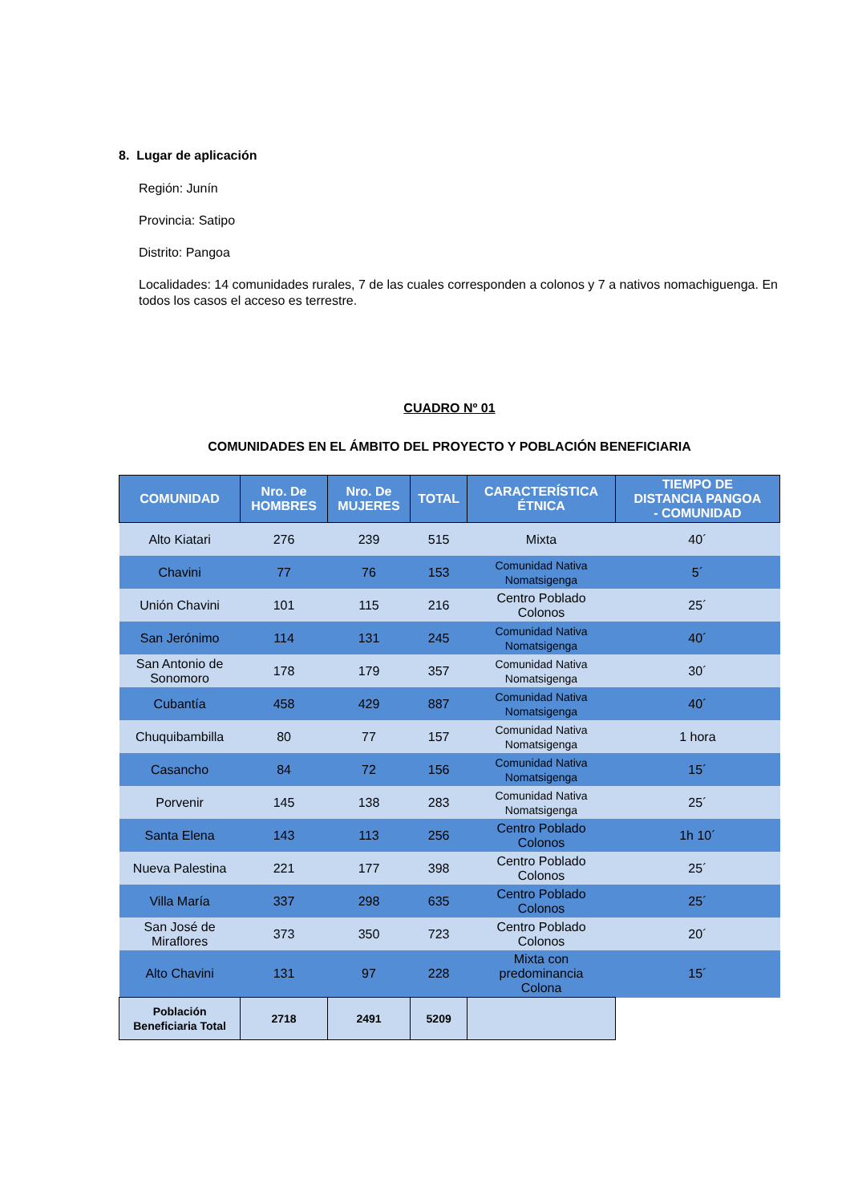8. Lugar de aplicación
Región: Junín
Provincia: Satipo
Distrito: Pangoa
Localidades: 14 comunidades rurales, 7 de las cuales corresponden a colonos y 7 a nativos nomachiguenga. En todos los casos el acceso es terrestre.
CUADRO Nº 01
COMUNIDADES EN EL ÁMBITO DEL PROYECTO Y POBLACIÓN BENEFICIARIA
| COMUNIDAD | Nro. De HOMBRES | Nro. De MUJERES | TOTAL | CARACTERÍSTICA ÉTNICA | TIEMPO DE DISTANCIA PANGOA - COMUNIDAD |
| --- | --- | --- | --- | --- | --- |
| Alto Kiatari | 276 | 239 | 515 | Mixta | 40´ |
| Chavini | 77 | 76 | 153 | Comunidad Nativa Nomatsigenga | 5´ |
| Unión Chavini | 101 | 115 | 216 | Centro Poblado Colonos | 25´ |
| San Jerónimo | 114 | 131 | 245 | Comunidad Nativa Nomatsigenga | 40´ |
| San Antonio de Sonomoro | 178 | 179 | 357 | Comunidad Nativa Nomatsigenga | 30´ |
| Cubantía | 458 | 429 | 887 | Comunidad Nativa Nomatsigenga | 40´ |
| Chuquibambilla | 80 | 77 | 157 | Comunidad Nativa Nomatsigenga | 1 hora |
| Casancho | 84 | 72 | 156 | Comunidad Nativa Nomatsigenga | 15´ |
| Porvenir | 145 | 138 | 283 | Comunidad Nativa Nomatsigenga | 25´ |
| Santa Elena | 143 | 113 | 256 | Centro Poblado Colonos | 1h 10´ |
| Nueva Palestina | 221 | 177 | 398 | Centro Poblado Colonos | 25´ |
| Villa María | 337 | 298 | 635 | Centro Poblado Colonos | 25´ |
| San José de Miraflores | 373 | 350 | 723 | Centro Poblado Colonos | 20´ |
| Alto Chavini | 131 | 97 | 228 | Mixta con predominancia Colona | 15´ |
| Población Beneficiaria Total | 2718 | 2491 | 5209 | | |